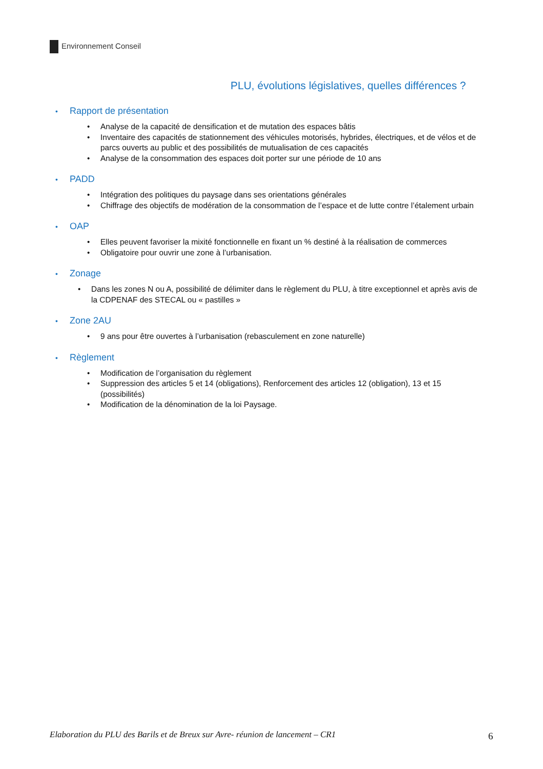Environnement Conseil
PLU, évolutions législatives, quelles différences ?
• Rapport de présentation
• Analyse de la capacité de densification et de mutation des espaces bâtis
• Inventaire des capacités de stationnement des véhicules motorisés, hybrides, électriques, et de vélos et de parcs ouverts au public et des possibilités de mutualisation de ces capacités
• Analyse de la consommation des espaces doit porter sur une période de 10 ans
• PADD
• Intégration des politiques du paysage dans ses orientations générales
• Chiffrage des objectifs de modération de la consommation de l’espace et de lutte contre l’étalement urbain
• OAP
• Elles peuvent favoriser la mixité fonctionnelle en fixant un % destiné à la réalisation de commerces
• Obligatoire pour ouvrir une zone à l’urbanisation.
• Zonage
• Dans les zones N ou A, possibilité de délimiter dans le règlement du PLU, à titre exceptionnel et après avis de la CDPENAF des STECAL ou « pastilles »
• Zone 2AU
• 9 ans pour être ouvertes à l’urbanisation (rebasculement en zone naturelle)
• Règlement
• Modification de l’organisation du règlement
• Suppression des articles 5 et 14 (obligations), Renforcement des articles 12 (obligation), 13 et 15 (possibilités)
• Modification de la dénomination de la loi Paysage.
Elaboration du PLU des Barils et de Breux sur Avre- réunion de lancement – CR1 6